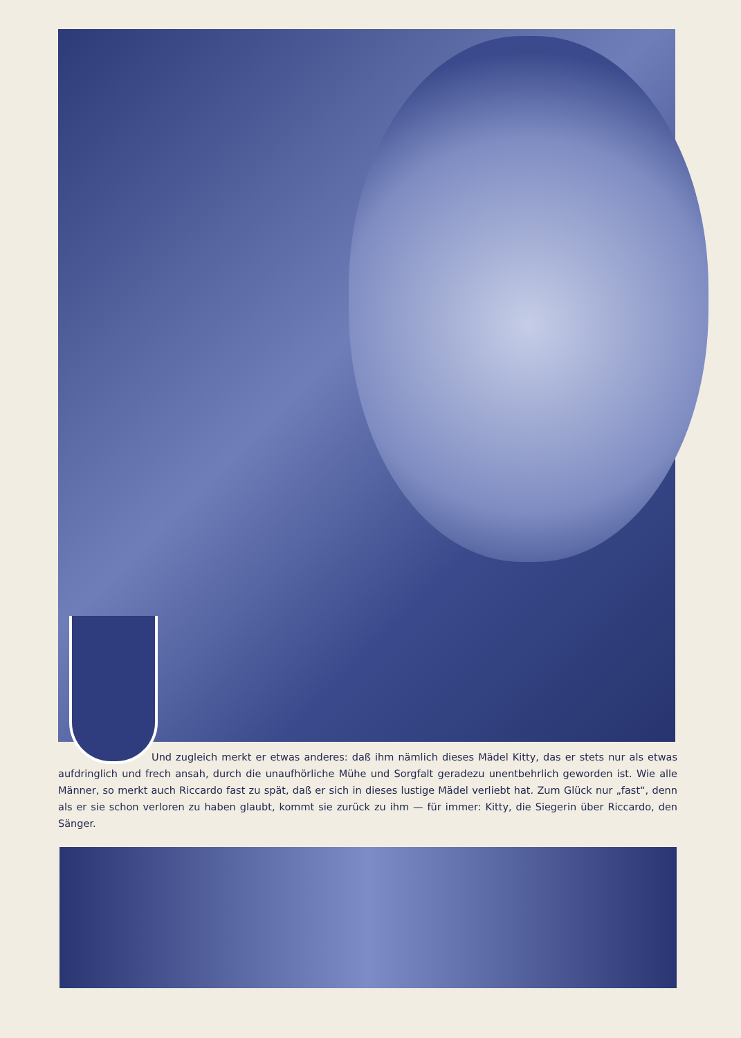Und zugleich merkt er etwas anderes: daß ihm nämlich dieses Mädel Kitty, das er stets nur als etwas aufdringlich und frech ansah, durch die unaufhörliche Mühe und Sorgfalt geradezu unentbehrlich geworden ist. Wie alle Männer, so merkt auch Riccardo fast zu spät, daß er sich in dieses lustige Mädel verliebt hat. Zum Glück nur „fast“, denn als er sie schon verloren zu haben glaubt, kommt sie zurück zu ihm — für immer: Kitty, die Siegerin über Riccardo, den Sänger.